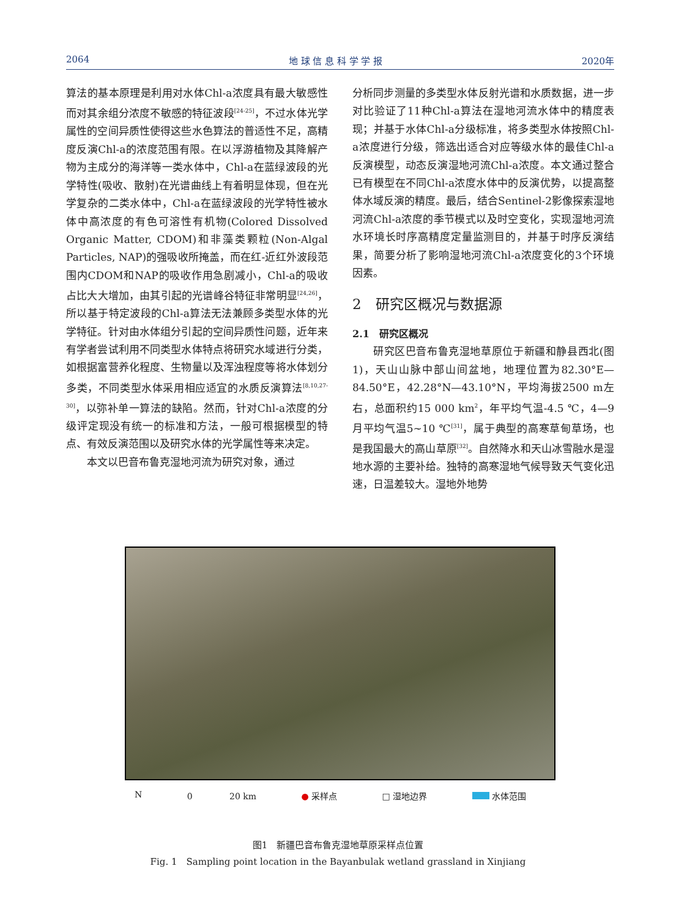2064 地 球 信 息 科 学 学 报 2020年
算法的基本原理是利用对水体Chl-a浓度具有最大敏感性而对其余组分浓度不敏感的特征波段<sup>[24-25]</sup>，不过水体光学属性的空间异质性使得这些水色算法的普适性不足，高精度反演Chl-a的浓度范围有限。在以浮游植物及其降解产物为主成分的海洋等一类水体中，Chl-a在蓝绿波段的光学特性(吸收、散射)在光谱曲线上有着明显体现，但在光学复杂的二类水体中，Chl-a在蓝绿波段的光学特性被水体中高浓度的有色可溶性有机物(Colored Dissolved Organic Matter, CDOM)和非藻类颗粒(Non-Algal Particles, NAP)的强吸收所掩盖，而在红-近红外波段范围内CDOM和NAP的吸收作用急剧减小，Chl-a的吸收占比大大增加，由其引起的光谱峰谷特征非常明显<sup>[24,26]</sup>，所以基于特定波段的Chl-a算法无法兼顾多类型水体的光学特征。针对由水体组分引起的空间异质性问题，近年来有学者尝试利用不同类型水体特点将研究水域进行分类，如根据富营养化程度、生物量以及浑浊程度等将水体划分多类，不同类型水体采用相应适宜的水质反演算法<sup>[8,10,27-30]</sup>，以弥补单一算法的缺陷。然而，针对Chl-a浓度的分级评定现没有统一的标准和方法，一般可根据模型的特点、有效反演范围以及研究水体的光学属性等来决定。
本文以巴音布鲁克湿地河流为研究对象，通过
分析同步测量的多类型水体反射光谱和水质数据，进一步对比验证了11种Chl-a算法在湿地河流水体中的精度表现；并基于水体Chl-a分级标准，将多类型水体按照Chl-a浓度进行分级，筛选出适合对应等级水体的最佳Chl-a反演模型，动态反演湿地河流Chl-a浓度。本文通过整合已有模型在不同Chl-a浓度水体中的反演优势，以提高整体水域反演的精度。最后，结合Sentinel-2影像探索湿地河流Chl-a浓度的季节模式以及时空变化，实现湿地河流水环境长时序高精度定量监测目的，并基于时序反演结果，简要分析了影响湿地河流Chl-a浓度变化的3个环境因素。
2　研究区概况与数据源
2.1　研究区概况
研究区巴音布鲁克湿地草原位于新疆和静县西北(图1)，天山山脉中部山间盆地，地理位置为82.30°E—84.50°E，42.28°N—43.10°N，平均海拔2500 m左右，总面积约15 000 km<sup>2</sup>，年平均气温-4.5 ℃，4—9月平均气温5~10 ℃<sup>[31]</sup>，属于典型的高寒草甸草场，也是我国最大的高山草原<sup>[32]</sup>。自然降水和天山冰雪融水是湿地水源的主要补给。独特的高寒湿地气候导致天气变化迅速，日温差较大。湿地外地势
N 0 　　　　20 km ● 采样点 □ 湿地边界 水体范围
图1　新疆巴音布鲁克湿地草原采样点位置
Fig. 1　Sampling point location in the Bayanbulak wetland grassland in Xinjiang